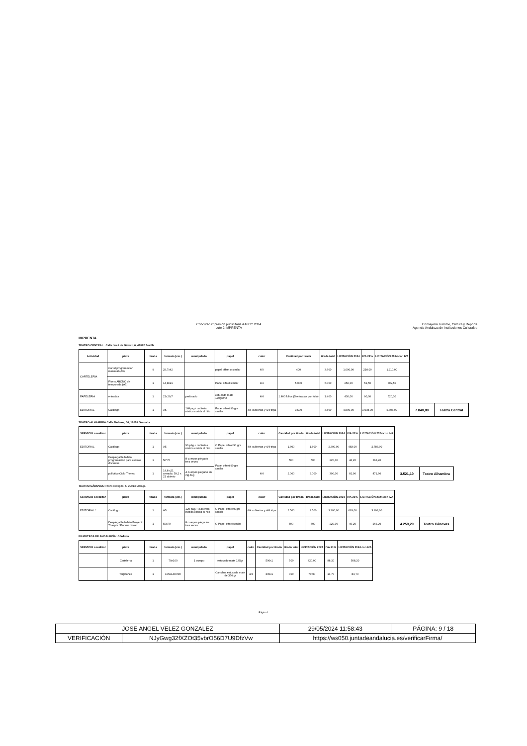Concurso impresión publicitaria AAIICC 2024
Lote 2 IMPRENTA
Consejería Turismo, Cultura y Deporte
Agencia Andaluza de Instituciones Culturales
IMPRENTA
TEATRO CENTRAL Calle José de Gálvez, 6, 41092 Sevilla
| Actividad | pieza | tirada | formato (cm.) | manipulado | papel | color | Cantidad por tirada | tirada total | LICITACIÓN 2024 | IVA 21% | LICITACIÓN 2024 con IVA | | |
| CARTELERÍA | Cartel programación mensual (A3) | 9 | 29,7x42 | | papel offset o similar | 4/0 | 400 | 3.600 | 1.000,00 | 210,00 | 1.210,00 | | |
| | Flyers ABONO de temporada (A5) | 1 | 14,8x21 | | Papel offset similar | 4/4 | 5.000 | 5.000 | 250,00 | 52,50 | 302,50 | | |
| PAPELERIA | entradas | 1 | 21x29,7 | perforado | estucado mate 170gr/m2 | 4/4 | 1.400 folios (5 entradas por folio) | 1.400 | 430,00 | 90,30 | 520,30 | | |
| EDITORIAL | Catálogo | 1 | A5 | 148pag+ cubierta rústica cosida al hilo | Papel offset 90 grs similar | 4/4 cubiertas y 4/4 tripa | 3.500 | 3.500 | 4.800,00 | 1.008,00 | 5.808,00 | 7.840,80 | Teatro Central |
TEATRO ALHAMBRA Calle Molinos, 56, 18009 Granada
| SERVICIO a realizar | pieza | tirada | formato (cm.) | manipulado | papel | color | Cantidad por tirada | tirada total | LICITACIÓN 2024 | IVA 21% | LICITACIÓN 2024 con IVA | | |
| EDITORIAL | Catálogo | 1 | A5 | 96 pág.+ cubiertas rústica cosida al hilo | O Papel offset 90 grs similar | 4/4 cubiertas y 4/4 tripa | 1.800 | 1.800 | 2.300,00 | 483,00 | 2.783,00 | | |
| | Desplegable folleto programación para centros docentes | 1 | 50*70 | 8 cuerpos plegado tres veces | Papel offset 90 grs similar | | 500 | 500 | 220,00 | 46,20 | 266,20 | | |
| | políptico Ciclo Títeres | 1 | 14,8 x21 cerrado; 59,2 x 21 abierto | 4 cuerpos plegado en zig-zag | | 4/4 | 2.000 | 2.000 | 390,00 | 81,90 | 471,90 | 3.521,10 | Teatro Alhambra |
TEATRO CÁNOVAS: Plaza del Ejido, 5, 29013 Málaga
| SERVICIO a realizar | pieza | tirada | formato (cm.) | manipulado | papel | color | Cantidad por tirada | tirada total | LICITACIÓN 2024 | IVA 21% | LICITACIÓN 2024 con IVA | | |
| EDITORIAL * | Catálogo | 1 | A5 | 120 pág.+ cubiertas rústica cosida al hilo | O Papel offset 90grs similar | 4/4 cubiertas y 4/4 tripa | 2.500 | 2.500 | 3.300,00 | 693,00 | 3.993,00 | | |
| | Desplegable folleto Proyecto Thespis / Escena Joven | 1 | 50x70 | 8 cuerpos plegados tres veces | O Papel offset similar | | 500 | 500 | 220,00 | 46,20 | 266,20 | 4.259,20 | Teatro Cánovas |
FILMOTECA DE ANDALUCÍA: Córdoba
| SERVICIO a realizar | pieza | tirada | formato (cm.) | manipulado | papel | color | Cantidad por tirada | tirada total | LICITACIÓN 2024 | IVA 21% | LICITACIÓN 2024 con IVA |
| --- | --- | --- | --- | --- | --- | --- | --- | --- | --- | --- | --- |
| | Cartelería | 1 | 70x100 | 1 cuerpo | estucado mate 135gr | | 500x1 | 500 | 420,00 | 88,20 | 508,20 |
| | Tarjetones | 1 | 105x148 mm | | Cartulina estucada mate de 350 gr | 4/4 | 300x1 | 300 | 70,00 | 14,70 | 84,70 |
Página 1
| JOSE ANGEL VELEZ GONZALEZ | | 29/05/2024 11:58:43 | PÁGINA: 9 / 18 |
| VERIFICACIÓN | NJyGwg32fXZOt35vbrO56D7U9DfzVw | https://ws050.juntadeandalucia.es/verificarFirma/ | |